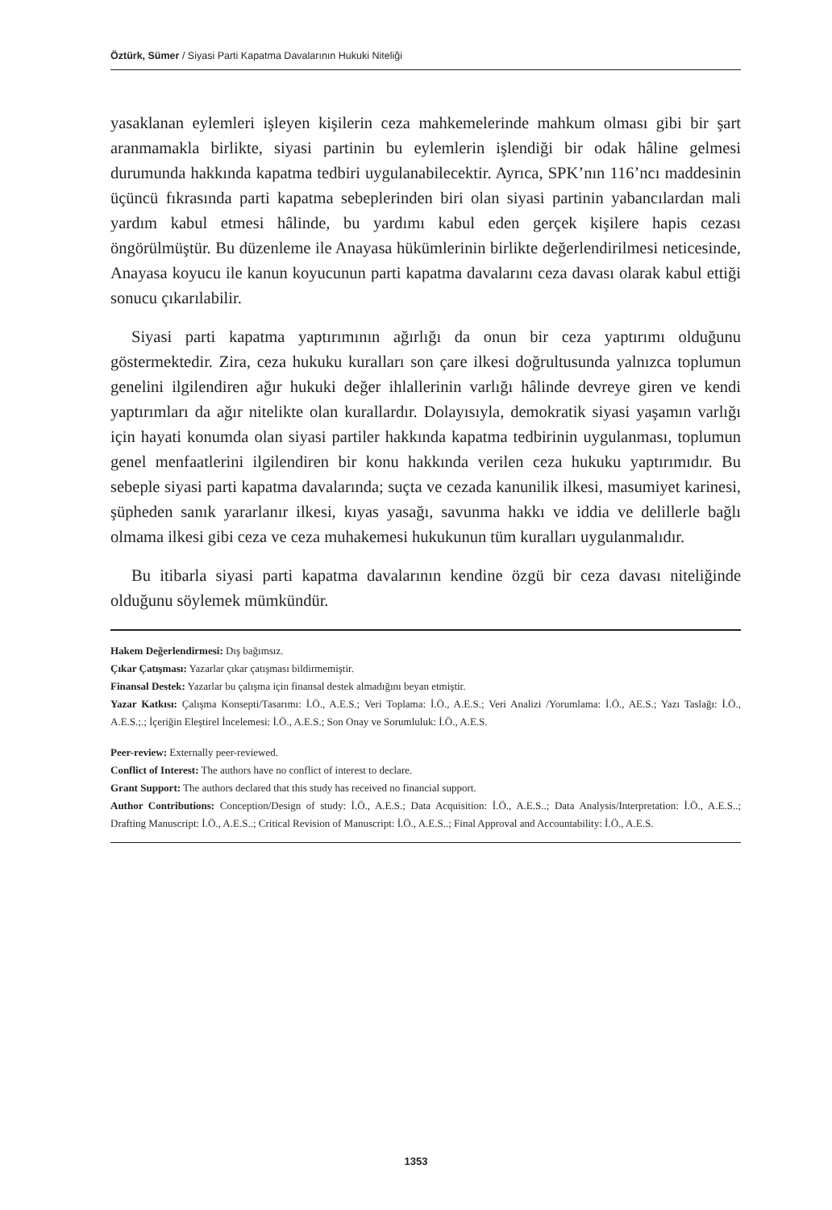Öztürk, Sümer / Siyasi Parti Kapatma Davalarının Hukuki Niteliği
yasaklanan eylemleri işleyen kişilerin ceza mahkemelerinde mahkum olması gibi bir şart aranmamakla birlikte, siyasi partinin bu eylemlerin işlendiği bir odak hâline gelmesi durumunda hakkında kapatma tedbiri uygulanabilecektir. Ayrıca, SPK’nın 116’ncı maddesinin üçüncü fıkrasında parti kapatma sebeplerinden biri olan siyasi partinin yabancılardan mali yardım kabul etmesi hâlinde, bu yardımı kabul eden gerçek kişilere hapis cezası öngörülmüştür. Bu düzenleme ile Anayasa hükümlerinin birlikte değerlendirilmesi neticesinde, Anayasa koyucu ile kanun koyucunun parti kapatma davalarını ceza davası olarak kabul ettiği sonucu çıkarılabilir.
Siyasi parti kapatma yaptırımının ağırlığı da onun bir ceza yaptırımı olduğunu göstermektedir. Zira, ceza hukuku kuralları son çare ilkesi doğrultusunda yalnızca toplumun genelini ilgilendiren ağır hukuki değer ihlallerinin varlığı hâlinde devreye giren ve kendi yaptırımları da ağır nitelikte olan kurallardır. Dolayısıyla, demokratik siyasi yaşamın varlığı için hayati konumda olan siyasi partiler hakkında kapatma tedbirinin uygulanması, toplumun genel menfaatlerini ilgilendiren bir konu hakkında verilen ceza hukuku yaptırımıdır. Bu sebeple siyasi parti kapatma davalarında; suçta ve cezada kanunilik ilkesi, masumiyet karinesi, şüpheden sanık yararlanır ilkesi, kıyas yasağı, savunma hakkı ve iddia ve delillerle bağlı olmama ilkesi gibi ceza ve ceza muhakemesi hukukunun tüm kuralları uygulanmalıdır.
Bu itibarla siyasi parti kapatma davalarının kendine özgü bir ceza davası niteliğinde olduğunu söylemek mümkündür.
Hakem Değerlendirmesi: Dış bağımsız.
Çıkar Çatışması: Yazarlar çıkar çatışması bildirmemiştir.
Finansal Destek: Yazarlar bu çalışma için finansal destek almadığını beyan etmiştir.
Yazar Katkısı: Çalışma Konsepti/Tasarımı: İ.Ö., A.E.S.; Veri Toplama: İ.Ö., A.E.S.; Veri Analizi /Yorumlama: İ.Ö., AE.S.; Yazı Taslağı: İ.Ö., A.E.S.;.; İçeriğin Eleştirel İncelemesi: İ.Ö., A.E.S.; Son Onay ve Sorumluluk: İ.Ö., A.E.S.
Peer-review: Externally peer-reviewed.
Conflict of Interest: The authors have no conflict of interest to declare.
Grant Support: The authors declared that this study has received no financial support.
Author Contributions: Conception/Design of study: İ.Ö., A.E.S.; Data Acquisition: İ.Ö., A.E.S..; Data Analysis/Interpretation: İ.Ö., A.E.S..; Drafting Manuscript: İ.Ö., A.E.S..; Critical Revision of Manuscript: İ.Ö., A.E.S..; Final Approval and Accountability: İ.Ö., A.E.S.
1353